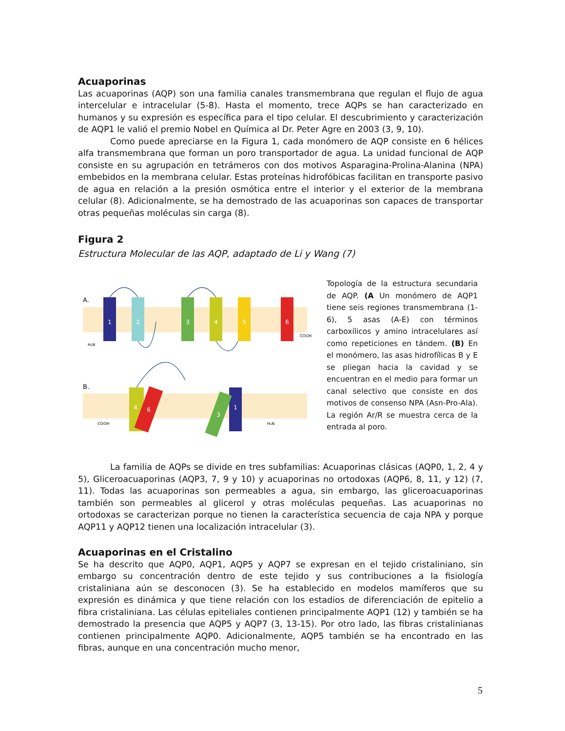Acuaporinas
Las acuaporinas (AQP) son una familia canales transmembrana que regulan el flujo de agua intercelular e intracelular (5-8). Hasta el momento, trece AQPs se han caracterizado en humanos y su expresión es específica para el tipo celular. El descubrimiento y caracterización de AQP1 le valió el premio Nobel en Química al Dr. Peter Agre en 2003 (3, 9, 10).
Como puede apreciarse en la Figura 1, cada monómero de AQP consiste en 6 hélices alfa transmembrana que forman un poro transportador de agua. La unidad funcional de AQP consiste en su agrupación en tetrámeros con dos motivos Asparagina-Prolina-Alanina (NPA) embebidos en la membrana celular. Estas proteínas hidrofóbicas facilitan en transporte pasivo de agua en relación a la presión osmótica entre el interior y el exterior de la membrana celular (8). Adicionalmente, se ha demostrado de las acuaporinas son capaces de transportar otras pequeñas moléculas sin carga (8).
Figura 2
Estructura Molecular de las AQP, adaptado de Li y Wang (7)
A.
B.
1
2
3
4
5
6
4
6
1
3
H₂N
COOH
COOH
H₂N
Topología de la estructura secundaria de AQP. (A Un monómero de AQP1 tiene seis regiones transmembrana (1-6), 5 asas (A-E) con términos carboxílicos y amino intracelulares así como repeticiones en tándem. (B) En el monómero, las asas hidrofílicas B y E se pliegan hacia la cavidad y se encuentran en el medio para formar un canal selectivo que consiste en dos motivos de consenso NPA (Asn-Pro-Ala). La región Ar/R se muestra cerca de la entrada al poro.
La familia de AQPs se divide en tres subfamilias: Acuaporinas clásicas (AQP0, 1, 2, 4 y 5), Gliceroacuaporinas (AQP3, 7, 9 y 10) y acuaporinas no ortodoxas (AQP6, 8, 11, y 12) (7, 11). Todas las acuaporinas son permeables a agua, sin embargo, las gliceroacuaporinas también son permeables al glicerol y otras moléculas pequeñas. Las acuaporinas no ortodoxas se caracterizan porque no tienen la característica secuencia de caja NPA y porque AQP11 y AQP12 tienen una localización intracelular (3).
Acuaporinas en el Cristalino
Se ha descrito que AQP0, AQP1, AQP5 y AQP7 se expresan en el tejido cristaliniano, sin embargo su concentración dentro de este tejido y sus contribuciones a la fisiología cristaliniana aún se desconocen (3). Se ha establecido en modelos mamíferos que su expresión es dinámica y que tiene relación con los estadios de diferenciación de epitelio a fibra cristaliniana. Las células epiteliales contienen principalmente AQP1 (12) y también se ha demostrado la presencia que AQP5 y AQP7 (3, 13-15). Por otro lado, las fibras cristalinianas contienen principalmente AQP0. Adicionalmente, AQP5 también se ha encontrado en las fibras, aunque en una concentración mucho menor,
5